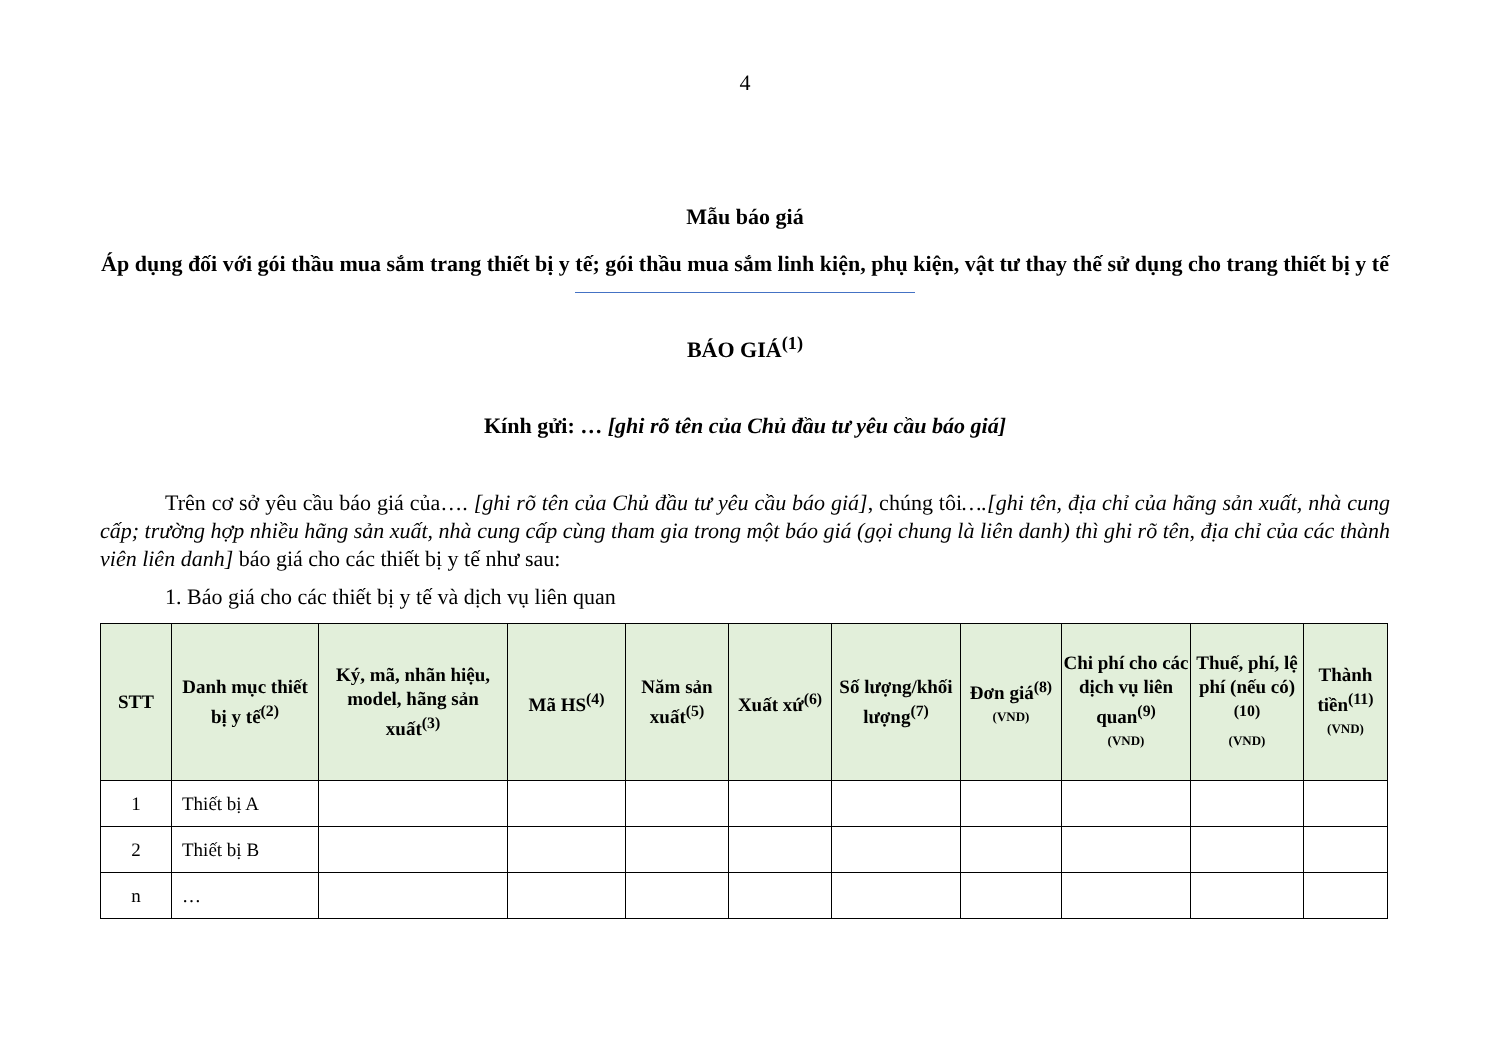4
Mẫu báo giá
Áp dụng đối với gói thầu mua sắm trang thiết bị y tế; gói thầu mua sắm linh kiện, phụ kiện, vật tư thay thế sử dụng cho trang thiết bị y tế
BÁO GIÁ<sup>(1)</sup>
Kính gửi: … [ghi rõ tên của Chủ đầu tư yêu cầu báo giá]
Trên cơ sở yêu cầu báo giá của…. [ghi rõ tên của Chủ đầu tư yêu cầu báo giá], chúng tôi….[ghi tên, địa chỉ của hãng sản xuất, nhà cung cấp; trường hợp nhiều hãng sản xuất, nhà cung cấp cùng tham gia trong một báo giá (gọi chung là liên danh) thì ghi rõ tên, địa chỉ của các thành viên liên danh] báo giá cho các thiết bị y tế như sau:
1. Báo giá cho các thiết bị y tế và dịch vụ liên quan
| STT | Danh mục thiết bị y tế<sup>(2)</sup> | Ký, mã, nhãn hiệu, model, hãng sản xuất<sup>(3)</sup> | Mã HS<sup>(4)</sup> | Năm sản xuất<sup>(5)</sup> | Xuất xứ<sup>(6)</sup> | Số lượng/khối lượng<sup>(7)</sup> | Đơn giá<sup>(8)</sup> (VND) | Chi phí cho các dịch vụ liên quan<sup>(9)</sup> (VND) | Thuế, phí, lệ phí (nếu có)<sup>(10)</sup> (VND) | Thành tiền<sup>(11)</sup> (VND) |
| --- | --- | --- | --- | --- | --- | --- | --- | --- | --- | --- |
| 1 | Thiết bị A | | | | | | | | | |
| 2 | Thiết bị B | | | | | | | | | |
| n | … | | | | | | | | | |